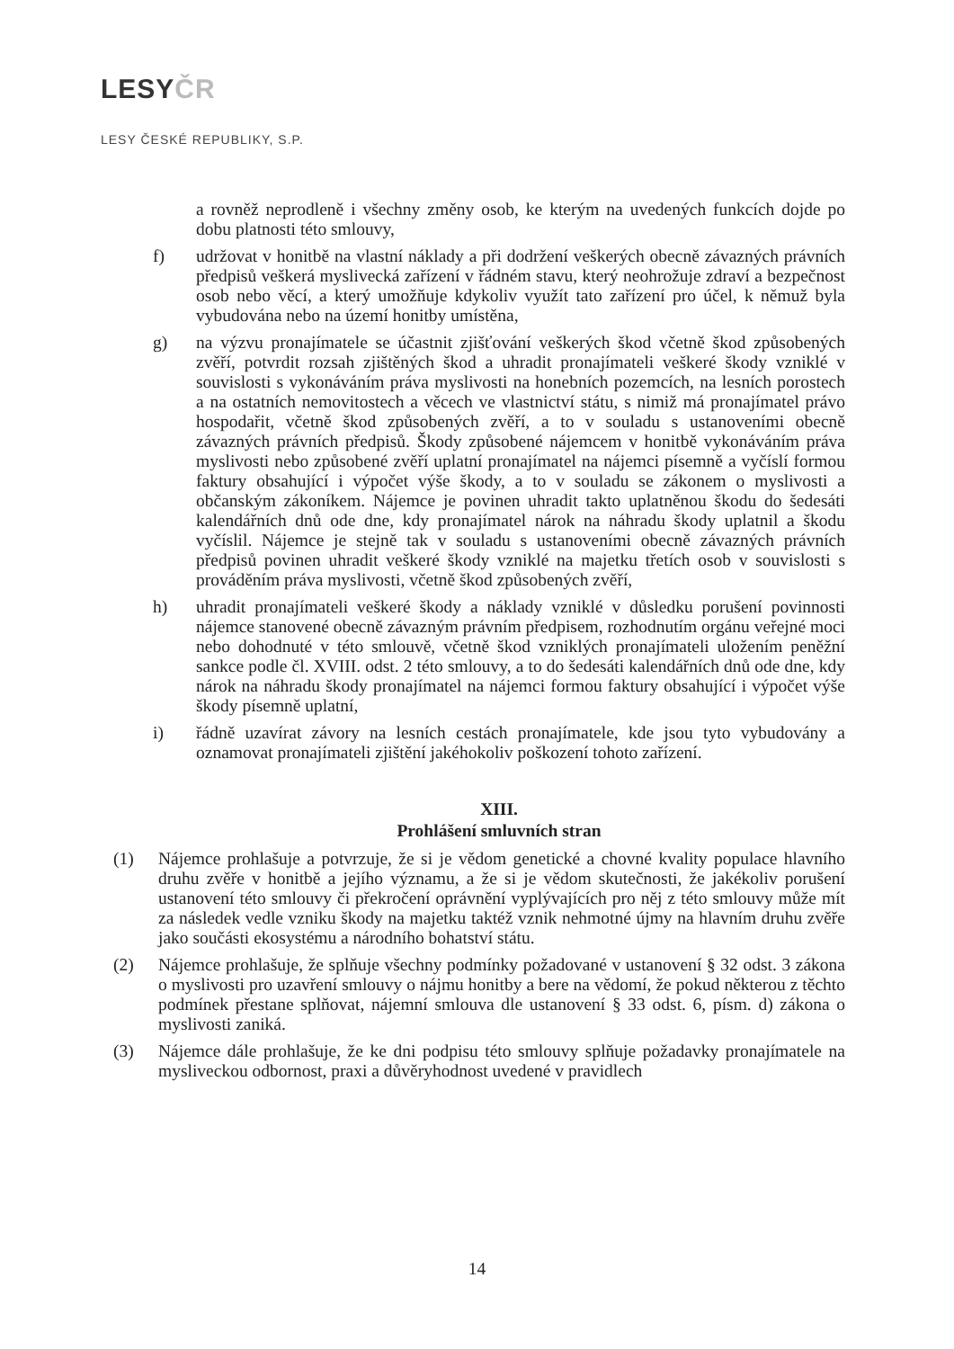LESYČR
LESY ČESKÉ REPUBLIKY, S.P.
a rovněž neprodleně i všechny změny osob, ke kterým na uvedených funkcích dojde po dobu platnosti této smlouvy,
f) udržovat v honitbě na vlastní náklady a při dodržení veškerých obecně závazných právních předpisů veškerá myslivecká zařízení v řádném stavu, který neohrožuje zdraví a bezpečnost osob nebo věcí, a který umožňuje kdykoliv využít tato zařízení pro účel, k němuž byla vybudována nebo na území honitby umístěna,
g) na výzvu pronajímatele se účastnit zjišťování veškerých škod včetně škod způsobených zvěří, potvrdit rozsah zjištěných škod a uhradit pronajímateli veškeré škody vzniklé v souvislosti s vykonáváním práva myslivosti na honebních pozemcích, na lesních porostech a na ostatních nemovitostech a věcech ve vlastnictví státu, s nimiž má pronajímatel právo hospodařit, včetně škod způsobených zvěří, a to v souladu s ustanoveními obecně závazných právních předpisů. Škody způsobené nájemcem v honitbě vykonáváním práva myslivosti nebo způsobené zvěří uplatní pronajímatel na nájemci písemně a vyčíslí formou faktury obsahující i výpočet výše škody, a to v souladu se zákonem o myslivosti a občanským zákoníkem. Nájemce je povinen uhradit takto uplatněnou škodu do šedesáti kalendářních dnů ode dne, kdy pronajímatel nárok na náhradu škody uplatnil a škodu vyčíslil. Nájemce je stejně tak v souladu s ustanoveními obecně závazných právních předpisů povinen uhradit veškeré škody vzniklé na majetku třetích osob v souvislosti s prováděním práva myslivosti, včetně škod způsobených zvěří,
h) uhradit pronajímateli veškeré škody a náklady vzniklé v důsledku porušení povinnosti nájemce stanovené obecně závazným právním předpisem, rozhodnutím orgánu veřejné moci nebo dohodnuté v této smlouvě, včetně škod vzniklých pronajímateli uložením peněžní sankce podle čl. XVIII. odst. 2 této smlouvy, a to do šedesáti kalendářních dnů ode dne, kdy nárok na náhradu škody pronajímatel na nájemci formou faktury obsahující i výpočet výše škody písemně uplatní,
i) řádně uzavírat závory na lesních cestách pronajímatele, kde jsou tyto vybudovány a oznamovat pronajímateli zjištění jakéhokoliv poškození tohoto zařízení.
XIII.
Prohlášení smluvních stran
(1) Nájemce prohlašuje a potvrzuje, že si je vědom genetické a chovné kvality populace hlavního druhu zvěře v honitbě a jejího významu, a že si je vědom skutečnosti, že jakékoliv porušení ustanovení této smlouvy či překročení oprávnění vyplývajících pro něj z této smlouvy může mít za následek vedle vzniku škody na majetku taktéž vznik nehmotné újmy na hlavním druhu zvěře jako součásti ekosystému a národního bohatství státu.
(2) Nájemce prohlašuje, že splňuje všechny podmínky požadované v ustanovení § 32 odst. 3 zákona o myslivosti pro uzavření smlouvy o nájmu honitby a bere na vědomí, že pokud některou z těchto podmínek přestane splňovat, nájemní smlouva dle ustanovení § 33 odst. 6, písm. d) zákona o myslivosti zaniká.
(3) Nájemce dále prohlašuje, že ke dni podpisu této smlouvy splňuje požadavky pronajímatele na mysliveckou odbornost, praxi a důvěryhodnost uvedené v pravidlech
14